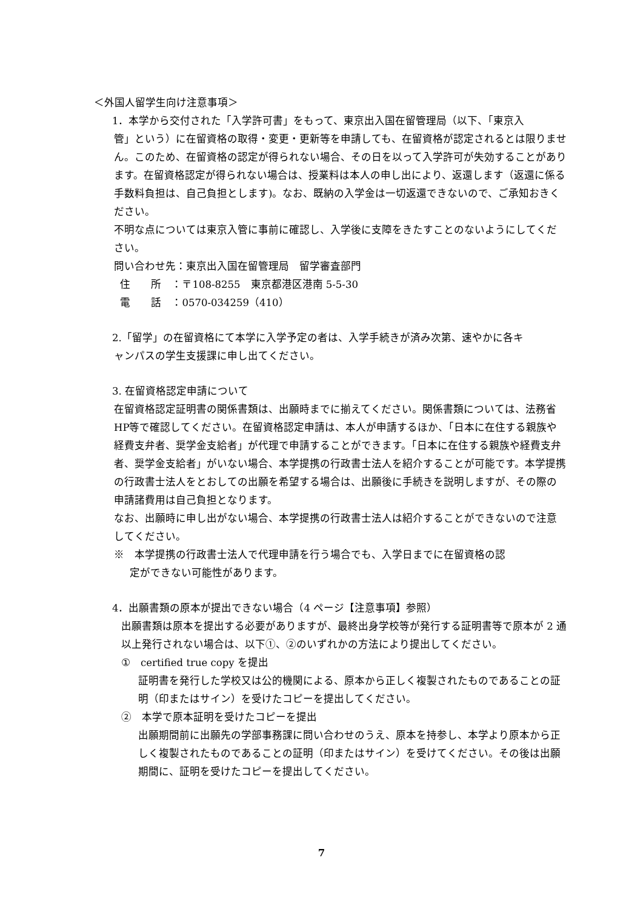＜外国人留学生向け注意事項＞
1．本学から交付された「入学許可書」をもって、東京出入国在留管理局（以下、「東京入
管」という）に在留資格の取得・変更・更新等を申請しても、在留資格が認定されるとは限りません。このため、在留資格の認定が得られない場合、その日を以って入学許可が失効することがあります。在留資格認定が得られない場合は、授業料は本人の申し出により、返還します（返還に係る手数料負担は、自己負担とします)。なお、既納の入学金は一切返還できないので、ご承知おきください。
不明な点については東京入管に事前に確認し、入学後に支障をきたすことのないようにしてください。
問い合わせ先：東京出入国在留管理局　留学審査部門
住　　所　：〒108‐8255　東京都港区港南 5‐5‐30
電　　話　：0570‐034259（410）
2.「留学」の在留資格にて本学に入学予定の者は、入学手続きが済み次第、速やかに各キ
ャンパスの学生支援課に申し出てください。
3. 在留資格認定申請について
在留資格認定証明書の関係書類は、出願時までに揃えてください。関係書類については、法務省HP等で確認してください。在留資格認定申請は、本人が申請するほか、「日本に在住する親族や経費支弁者、奨学金支給者」が代理で申請することができます。「日本に在住する親族や経費支弁者、奨学金支給者」がいない場合、本学提携の行政書士法人を紹介することが可能です。本学提携の行政書士法人をとおしての出願を希望する場合は、出願後に手続きを説明しますが、その際の申請諸費用は自己負担となります。
なお、出願時に申し出がない場合、本学提携の行政書士法人は紹介することができないので注意してください。
※　本学提携の行政書士法人で代理申請を行う場合でも、入学日までに在留資格の認
定ができない可能性があります。
4．出願書類の原本が提出できない場合（4 ページ【注意事項】参照）
出願書類は原本を提出する必要がありますが、最終出身学校等が発行する証明書等で原本が 2 通以上発行されない場合は、以下①、②のいずれかの方法により提出してください。
①　certified true copy を提出
証明書を発行した学校又は公的機関による、原本から正しく複製されたものであることの証明（印またはサイン）を受けたコピーを提出してください。
②　本学で原本証明を受けたコピーを提出
出願期間前に出願先の学部事務課に問い合わせのうえ、原本を持参し、本学より原本から正しく複製されたものであることの証明（印またはサイン）を受けてください。その後は出願期間に、証明を受けたコピーを提出してください。
7